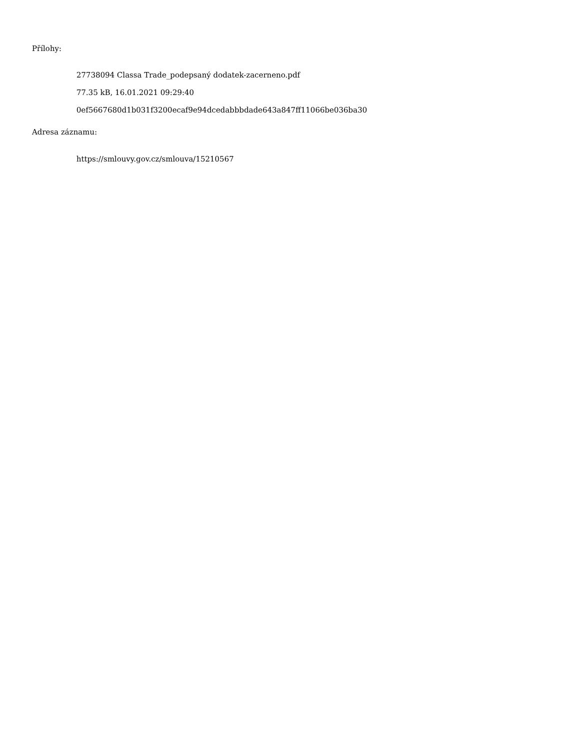Přílohy:
27738094 Classa Trade_podepsaný dodatek-zacerneno.pdf
77.35 kB, 16.01.2021 09:29:40
0ef5667680d1b031f3200ecaf9e94dcedabbbdade643a847ff11066be036ba30
Adresa záznamu:
https://smlouvy.gov.cz/smlouva/15210567